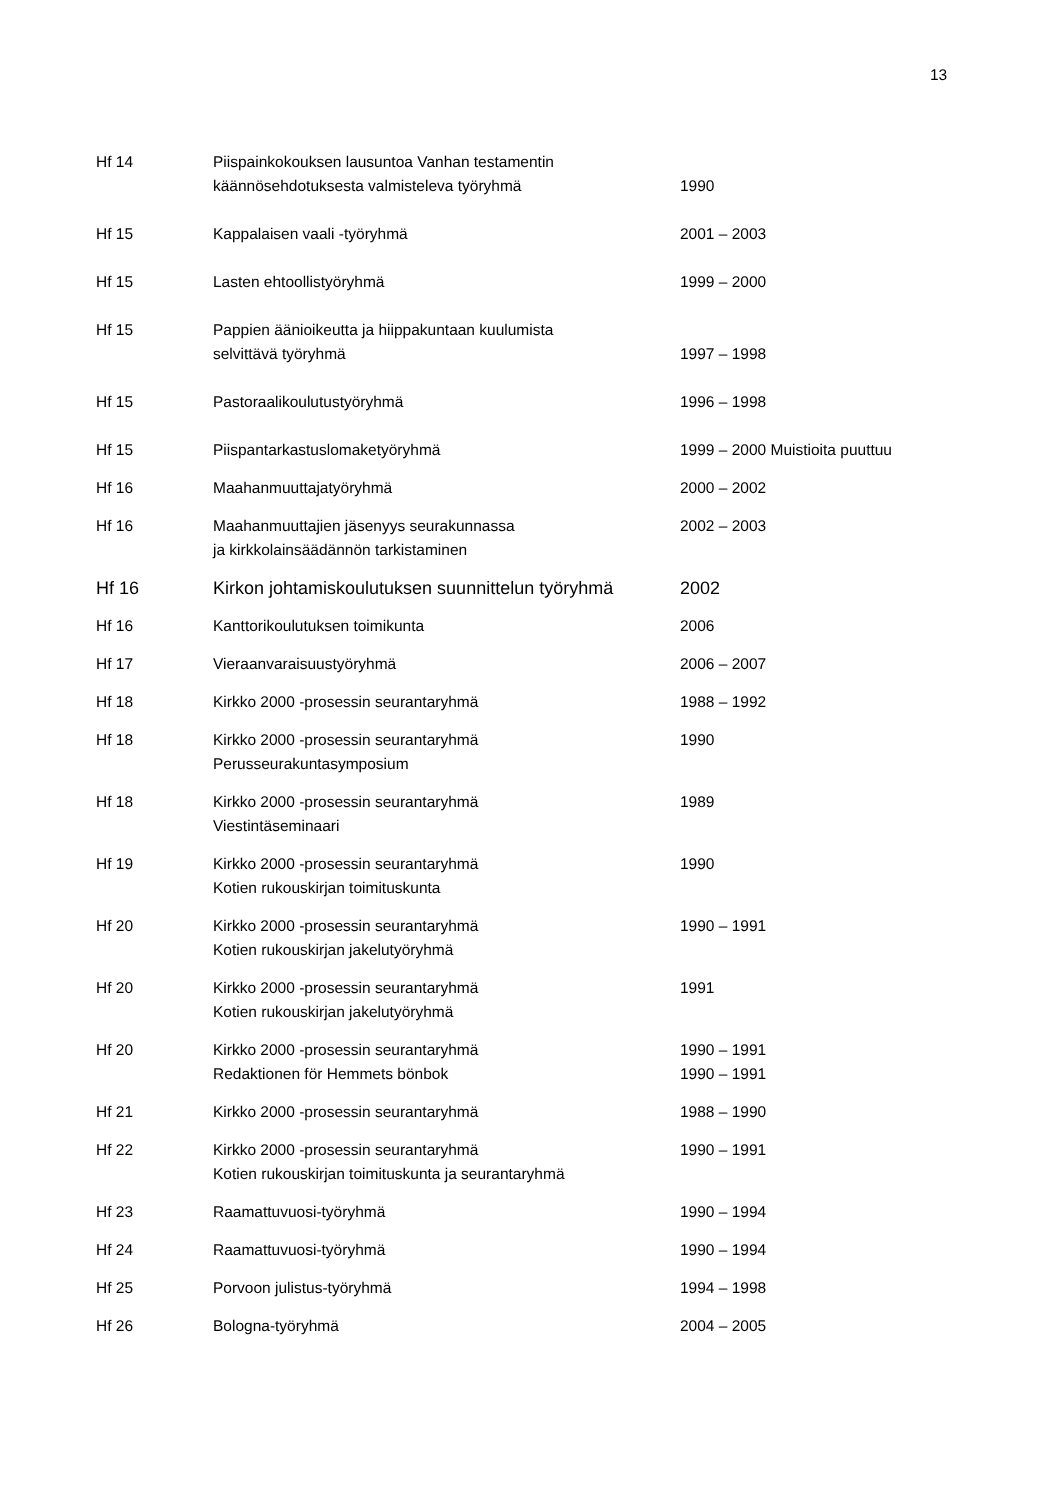13
| Hf 14 | Piispainkokouksen lausuntoa Vanhan testamentin käännösehdotuksesta valmisteleva työryhmä | 1990 |
| Hf 15 | Kappalaisen vaali -työryhmä | 2001 – 2003 |
| Hf 15 | Lasten ehtoollistyöryhmä | 1999 – 2000 |
| Hf 15 | Pappien äänioikeutta ja hiippakuntaan kuulumista selvittävä työryhmä | 1997 – 1998 |
| Hf 15 | Pastoraalikoulutustyöryhmä | 1996 – 1998 |
| Hf 15 | Piispantarkastuslomaketyöryhmä | 1999 – 2000 Muistioita puuttuu |
| Hf 16 | Maahanmuuttajatyöryhmä | 2000 – 2002 |
| Hf 16 | Maahanmuuttajien jäsenyys seurakunnassa ja kirkkolainsäädännön tarkistaminen | 2002 – 2003 |
| Hf 16 | Kirkon johtamiskoulutuksen suunnittelun työryhmä | 2002 |
| Hf 16 | Kanttorikoulutuksen toimikunta | 2006 |
| Hf 17 | Vieraanvaraisuustyöryhmä | 2006 – 2007 |
| Hf 18 | Kirkko 2000 -prosessin seurantaryhmä | 1988 – 1992 |
| Hf 18 | Kirkko 2000 -prosessin seurantaryhmä Perusseurakuntasymposium | 1990 |
| Hf 18 | Kirkko 2000 -prosessin seurantaryhmä Viestintäseminaari | 1989 |
| Hf 19 | Kirkko 2000 -prosessin seurantaryhmä Kotien rukouskirjan toimituskunta | 1990 |
| Hf 20 | Kirkko 2000 -prosessin seurantaryhmä Kotien rukouskirjan jakelutyöryhmä | 1990 – 1991 |
| Hf 20 | Kirkko 2000 -prosessin seurantaryhmä Kotien rukouskirjan jakelutyöryhmä | 1991 |
| Hf 20 | Kirkko 2000 -prosessin seurantaryhmä Redaktionen för Hemmets bönbok | 1990 – 1991 1990 – 1991 |
| Hf 21 | Kirkko 2000 -prosessin seurantaryhmä | 1988 – 1990 |
| Hf 22 | Kirkko 2000 -prosessin seurantaryhmä Kotien rukouskirjan toimituskunta ja seurantaryhmä | 1990 – 1991 |
| Hf 23 | Raamattuvuosi-työryhmä | 1990 – 1994 |
| Hf 24 | Raamattuvuosi-työryhmä | 1990 – 1994 |
| Hf 25 | Porvoon julistus-työryhmä | 1994 – 1998 |
| Hf 26 | Bologna-työryhmä | 2004 – 2005 |